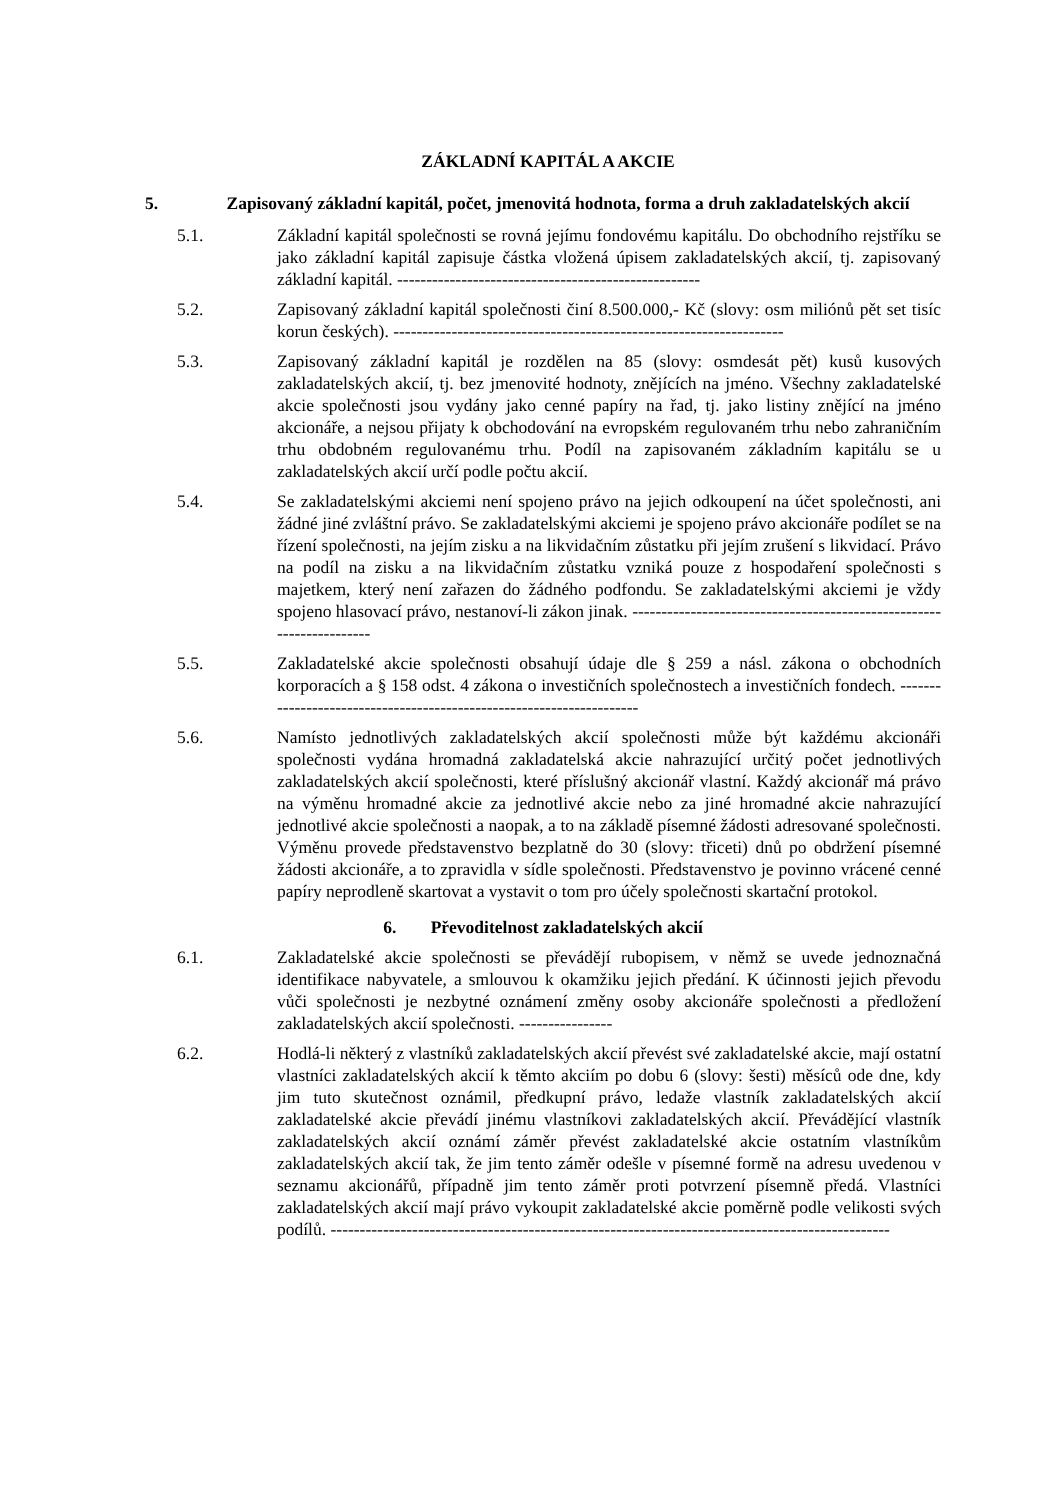ZÁKLADNÍ KAPITÁL A AKCIE
5. Zapisovaný základní kapitál, počet, jmenovitá hodnota, forma a druh zakladatelských akcií
5.1. Základní kapitál společnosti se rovná jejímu fondovému kapitálu. Do obchodního rejstříku se jako základní kapitál zapisuje částka vložená úpisem zakladatelských akcií, tj. zapisovaný základní kapitál. ----------------------------------------------------
5.2. Zapisovaný základní kapitál společnosti činí 8.500.000,- Kč (slovy: osm miliónů pět set tisíc korun českých). -------------------------------------------------------------------
5.3. Zapisovaný základní kapitál je rozdělen na 85 (slovy: osmdesát pět) kusů kusových zakladatelských akcií, tj. bez jmenovité hodnoty, znějících na jméno. Všechny zakladatelské akcie společnosti jsou vydány jako cenné papíry na řad, tj. jako listiny znějící na jméno akcionáře, a nejsou přijaty k obchodování na evropském regulovaném trhu nebo zahraničním trhu obdobném regulovanému trhu. Podíl na zapisovaném základním kapitálu se u zakladatelských akcií určí podle počtu akcií.
5.4. Se zakladatelskými akciemi není spojeno právo na jejich odkoupení na účet společnosti, ani žádné jiné zvláštní právo. Se zakladatelskými akciemi je spojeno právo akcionáře podílet se na řízení společnosti, na jejím zisku a na likvidačním zůstatku při jejím zrušení s likvidací. Právo na podíl na zisku a na likvidačním zůstatku vzniká pouze z hospodaření společnosti s majetkem, který není zařazen do žádného podfondu. Se zakladatelskými akciemi je vždy spojeno hlasovací právo, nestanoví-li zákon jinak. ---------------------------------------------------------------------
5.5. Zakladatelské akcie společnosti obsahují údaje dle § 259 a násl. zákona o obchodních korporacích a § 158 odst. 4 zákona o investičních společnostech a investičních fondech. ---------------------------------------------------------------------
5.6. Namísto jednotlivých zakladatelských akcií společnosti může být každému akcionáři společnosti vydána hromadná zakladatelská akcie nahrazující určitý počet jednotlivých zakladatelských akcií společnosti, které příslušný akcionář vlastní. Každý akcionář má právo na výměnu hromadné akcie za jednotlivé akcie nebo za jiné hromadné akcie nahrazující jednotlivé akcie společnosti a naopak, a to na základě písemné žádosti adresované společnosti. Výměnu provede představenstvo bezplatně do 30 (slovy: třiceti) dnů po obdržení písemné žádosti akcionáře, a to zpravidla v sídle společnosti. Představenstvo je povinno vrácené cenné papíry neprodleně skartovat a vystavit o tom pro účely společnosti skartační protokol.
6. Převoditelnost zakladatelských akcií
6.1. Zakladatelské akcie společnosti se převádějí rubopisem, v němž se uvede jednoznačná identifikace nabyvatele, a smlouvou k okamžiku jejich předání. K účinnosti jejich převodu vůči společnosti je nezbytné oznámení změny osoby akcionáře společnosti a předložení zakladatelských akcií společnosti. ----------------
6.2. Hodlá-li některý z vlastníků zakladatelských akcií převést své zakladatelské akcie, mají ostatní vlastníci zakladatelských akcií k těmto akciím po dobu 6 (slovy: šesti) měsíců ode dne, kdy jim tuto skutečnost oznámil, předkupní právo, ledaže vlastník zakladatelských akcií zakladatelské akcie převádí jinému vlastníkovi zakladatelských akcií. Převádějící vlastník zakladatelských akcií oznámí záměr převést zakladatelské akcie ostatním vlastníkům zakladatelských akcií tak, že jim tento záměr odešle v písemné formě na adresu uvedenou v seznamu akcionářů, případně jim tento záměr proti potvrzení písemně předá. Vlastníci zakladatelských akcií mají právo vykoupit zakladatelské akcie poměrně podle velikosti svých podílů. ------------------------------------------------------------------------------------------------